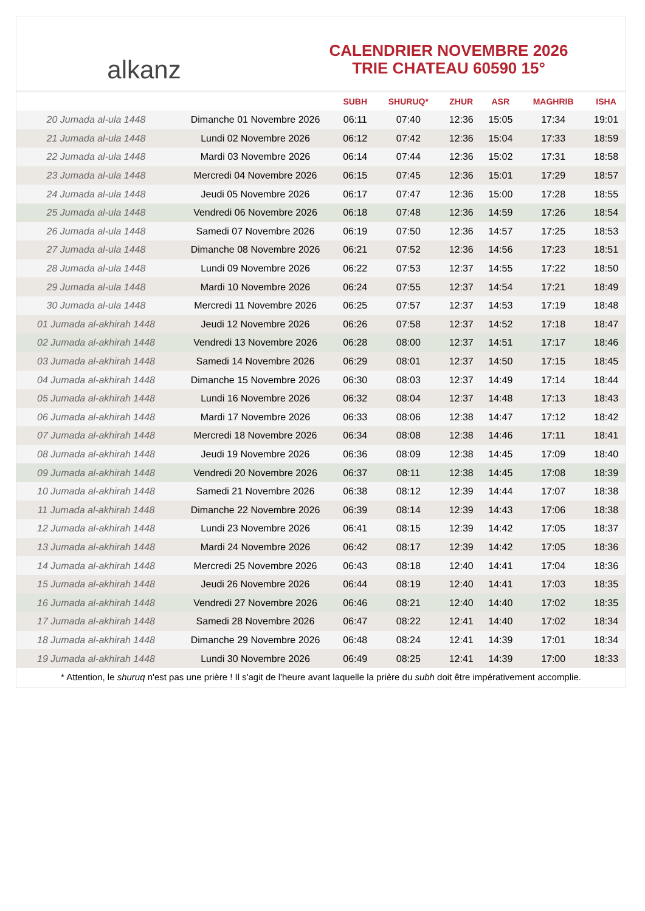alkanz
CALENDRIER NOVEMBRE 2026
TRIE CHATEAU 60590 15°
| | | SUBH | SHURUQ* | ZHUR | ASR | MAGHRIB | ISHA |
| --- | --- | --- | --- | --- | --- | --- | --- |
| 20 Jumada al-ula 1448 | Dimanche 01 Novembre 2026 | 06:11 | 07:40 | 12:36 | 15:05 | 17:34 | 19:01 |
| 21 Jumada al-ula 1448 | Lundi 02 Novembre 2026 | 06:12 | 07:42 | 12:36 | 15:04 | 17:33 | 18:59 |
| 22 Jumada al-ula 1448 | Mardi 03 Novembre 2026 | 06:14 | 07:44 | 12:36 | 15:02 | 17:31 | 18:58 |
| 23 Jumada al-ula 1448 | Mercredi 04 Novembre 2026 | 06:15 | 07:45 | 12:36 | 15:01 | 17:29 | 18:57 |
| 24 Jumada al-ula 1448 | Jeudi 05 Novembre 2026 | 06:17 | 07:47 | 12:36 | 15:00 | 17:28 | 18:55 |
| 25 Jumada al-ula 1448 | Vendredi 06 Novembre 2026 | 06:18 | 07:48 | 12:36 | 14:59 | 17:26 | 18:54 |
| 26 Jumada al-ula 1448 | Samedi 07 Novembre 2026 | 06:19 | 07:50 | 12:36 | 14:57 | 17:25 | 18:53 |
| 27 Jumada al-ula 1448 | Dimanche 08 Novembre 2026 | 06:21 | 07:52 | 12:36 | 14:56 | 17:23 | 18:51 |
| 28 Jumada al-ula 1448 | Lundi 09 Novembre 2026 | 06:22 | 07:53 | 12:37 | 14:55 | 17:22 | 18:50 |
| 29 Jumada al-ula 1448 | Mardi 10 Novembre 2026 | 06:24 | 07:55 | 12:37 | 14:54 | 17:21 | 18:49 |
| 30 Jumada al-ula 1448 | Mercredi 11 Novembre 2026 | 06:25 | 07:57 | 12:37 | 14:53 | 17:19 | 18:48 |
| 01 Jumada al-akhirah 1448 | Jeudi 12 Novembre 2026 | 06:26 | 07:58 | 12:37 | 14:52 | 17:18 | 18:47 |
| 02 Jumada al-akhirah 1448 | Vendredi 13 Novembre 2026 | 06:28 | 08:00 | 12:37 | 14:51 | 17:17 | 18:46 |
| 03 Jumada al-akhirah 1448 | Samedi 14 Novembre 2026 | 06:29 | 08:01 | 12:37 | 14:50 | 17:15 | 18:45 |
| 04 Jumada al-akhirah 1448 | Dimanche 15 Novembre 2026 | 06:30 | 08:03 | 12:37 | 14:49 | 17:14 | 18:44 |
| 05 Jumada al-akhirah 1448 | Lundi 16 Novembre 2026 | 06:32 | 08:04 | 12:37 | 14:48 | 17:13 | 18:43 |
| 06 Jumada al-akhirah 1448 | Mardi 17 Novembre 2026 | 06:33 | 08:06 | 12:38 | 14:47 | 17:12 | 18:42 |
| 07 Jumada al-akhirah 1448 | Mercredi 18 Novembre 2026 | 06:34 | 08:08 | 12:38 | 14:46 | 17:11 | 18:41 |
| 08 Jumada al-akhirah 1448 | Jeudi 19 Novembre 2026 | 06:36 | 08:09 | 12:38 | 14:45 | 17:09 | 18:40 |
| 09 Jumada al-akhirah 1448 | Vendredi 20 Novembre 2026 | 06:37 | 08:11 | 12:38 | 14:45 | 17:08 | 18:39 |
| 10 Jumada al-akhirah 1448 | Samedi 21 Novembre 2026 | 06:38 | 08:12 | 12:39 | 14:44 | 17:07 | 18:38 |
| 11 Jumada al-akhirah 1448 | Dimanche 22 Novembre 2026 | 06:39 | 08:14 | 12:39 | 14:43 | 17:06 | 18:38 |
| 12 Jumada al-akhirah 1448 | Lundi 23 Novembre 2026 | 06:41 | 08:15 | 12:39 | 14:42 | 17:05 | 18:37 |
| 13 Jumada al-akhirah 1448 | Mardi 24 Novembre 2026 | 06:42 | 08:17 | 12:39 | 14:42 | 17:05 | 18:36 |
| 14 Jumada al-akhirah 1448 | Mercredi 25 Novembre 2026 | 06:43 | 08:18 | 12:40 | 14:41 | 17:04 | 18:36 |
| 15 Jumada al-akhirah 1448 | Jeudi 26 Novembre 2026 | 06:44 | 08:19 | 12:40 | 14:41 | 17:03 | 18:35 |
| 16 Jumada al-akhirah 1448 | Vendredi 27 Novembre 2026 | 06:46 | 08:21 | 12:40 | 14:40 | 17:02 | 18:35 |
| 17 Jumada al-akhirah 1448 | Samedi 28 Novembre 2026 | 06:47 | 08:22 | 12:41 | 14:40 | 17:02 | 18:34 |
| 18 Jumada al-akhirah 1448 | Dimanche 29 Novembre 2026 | 06:48 | 08:24 | 12:41 | 14:39 | 17:01 | 18:34 |
| 19 Jumada al-akhirah 1448 | Lundi 30 Novembre 2026 | 06:49 | 08:25 | 12:41 | 14:39 | 17:00 | 18:33 |
* Attention, le shuruq n'est pas une prière ! Il s'agit de l'heure avant laquelle la prière du subh doit être impérativement accomplie.